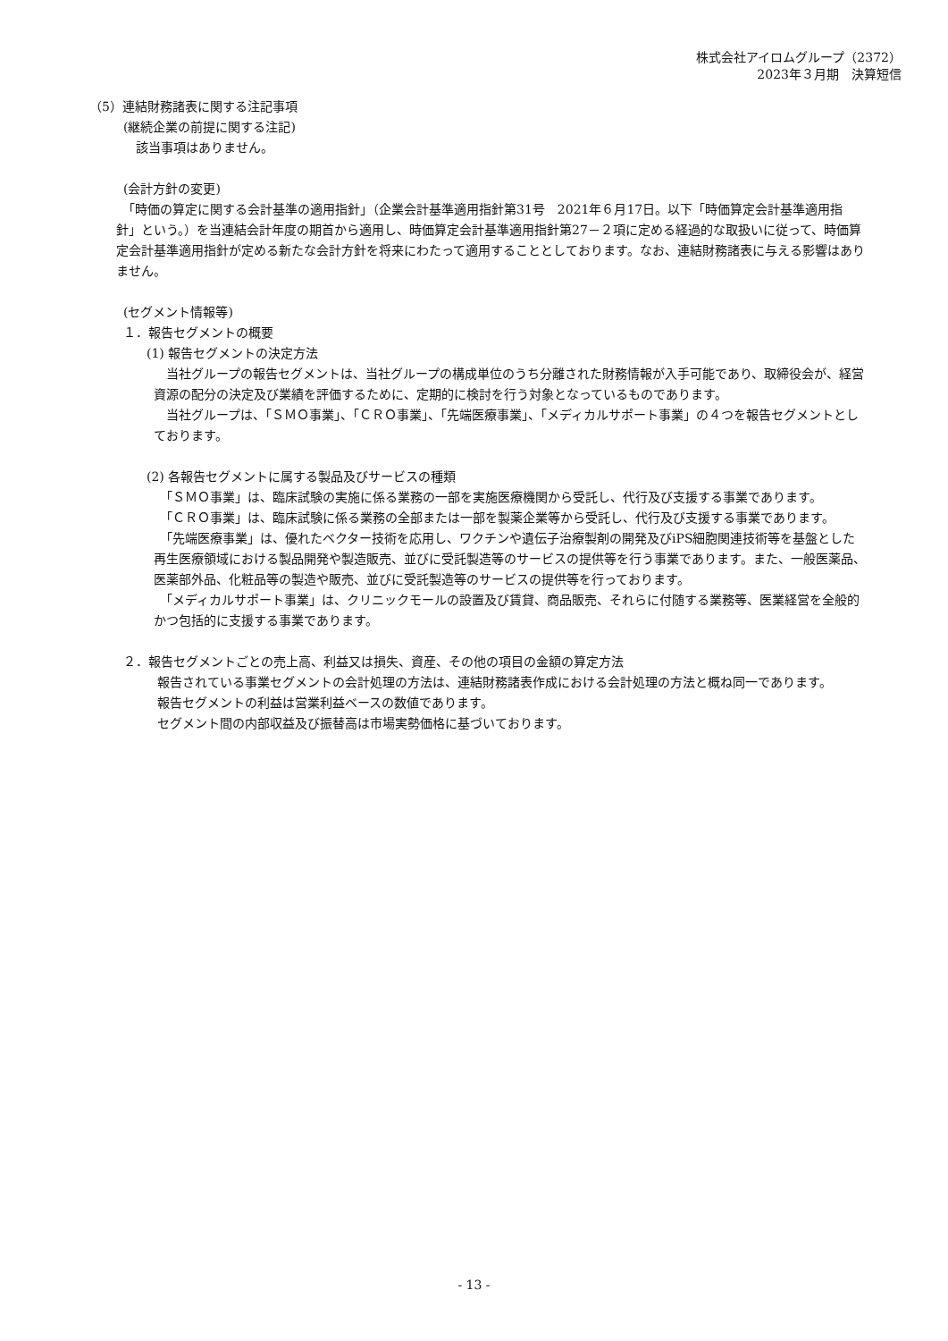株式会社アイロムグループ（2372）
2023年３月期　決算短信
（5）連結財務諸表に関する注記事項
(継続企業の前提に関する注記)
　該当事項はありません。
(会計方針の変更)
　「時価の算定に関する会計基準の適用指針」（企業会計基準適用指針第31号　2021年６月17日。以下「時価算定会計基準適用指針」という。）を当連結会計年度の期首から適用し、時価算定会計基準適用指針第27－２項に定める経過的な取扱いに従って、時価算定会計基準適用指針が定める新たな会計方針を将来にわたって適用することとしております。なお、連結財務諸表に与える影響はありません。
(セグメント情報等)
１．報告セグメントの概要
(1) 報告セグメントの決定方法
　当社グループの報告セグメントは、当社グループの構成単位のうち分離された財務情報が入手可能であり、取締役会が、経営資源の配分の決定及び業績を評価するために、定期的に検討を行う対象となっているものであります。
　当社グループは、「ＳＭＯ事業」、「ＣＲＯ事業」、「先端医療事業」、「メディカルサポート事業」の４つを報告セグメントとしております。
(2) 各報告セグメントに属する製品及びサービスの種類
　「ＳＭＯ事業」は、臨床試験の実施に係る業務の一部を実施医療機関から受託し、代行及び支援する事業であります。
　「ＣＲＯ事業」は、臨床試験に係る業務の全部または一部を製薬企業等から受託し、代行及び支援する事業であります。
　「先端医療事業」は、優れたベクター技術を応用し、ワクチンや遺伝子治療製剤の開発及びiPS細胞関連技術等を基盤とした再生医療領域における製品開発や製造販売、並びに受託製造等のサービスの提供等を行う事業であります。また、一般医薬品、医薬部外品、化粧品等の製造や販売、並びに受託製造等のサービスの提供等を行っております。
　「メディカルサポート事業」は、クリニックモールの設置及び賃貸、商品販売、それらに付随する業務等、医業経営を全般的かつ包括的に支援する事業であります。
２．報告セグメントごとの売上高、利益又は損失、資産、その他の項目の金額の算定方法
　報告されている事業セグメントの会計処理の方法は、連結財務諸表作成における会計処理の方法と概ね同一であります。
　報告セグメントの利益は営業利益ベースの数値であります。
　セグメント間の内部収益及び振替高は市場実勢価格に基づいております。
- 13 -